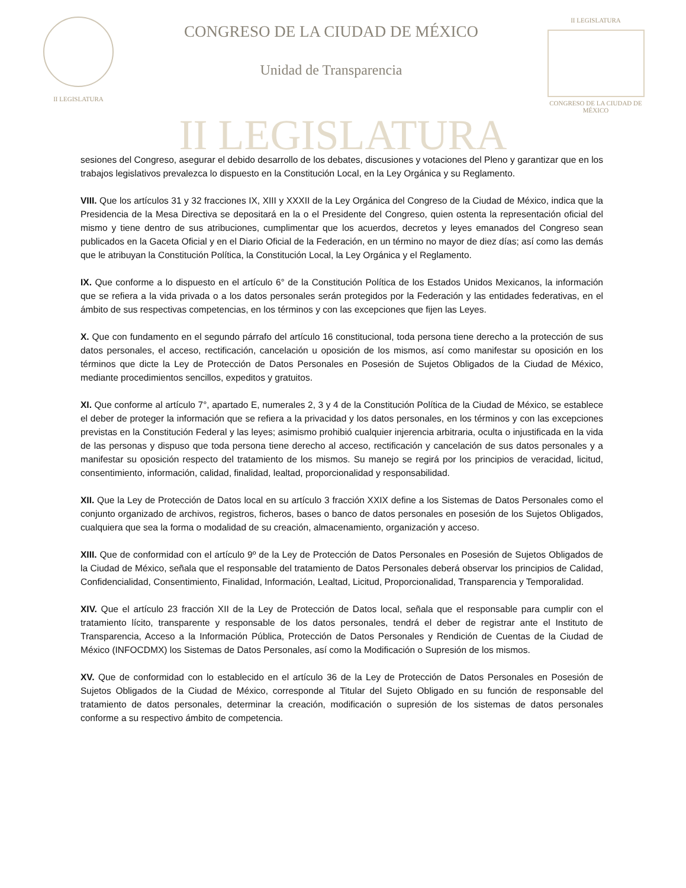II LEGISLATURA
CONGRESO DE LA CIUDAD DE MÉXICO
Unidad de Transparencia
II LEGISLATURA
CONGRESO DE LA CIUDAD DE MÉXICO
II LEGISLATURA
sesiones del Congreso, asegurar el debido desarrollo de los debates, discusiones y votaciones del Pleno y garantizar que en los trabajos legislativos prevalezca lo dispuesto en la Constitución Local, en la Ley Orgánica y su Reglamento.
VIII. Que los artículos 31 y 32 fracciones IX, XIII y XXXII de la Ley Orgánica del Congreso de la Ciudad de México, indica que la Presidencia de la Mesa Directiva se depositará en la o el Presidente del Congreso, quien ostenta la representación oficial del mismo y tiene dentro de sus atribuciones, cumplimentar que los acuerdos, decretos y leyes emanados del Congreso sean publicados en la Gaceta Oficial y en el Diario Oficial de la Federación, en un término no mayor de diez días; así como las demás que le atribuyan la Constitución Política, la Constitución Local, la Ley Orgánica y el Reglamento.
IX. Que conforme a lo dispuesto en el artículo 6° de la Constitución Política de los Estados Unidos Mexicanos, la información que se refiera a la vida privada o a los datos personales serán protegidos por la Federación y las entidades federativas, en el ámbito de sus respectivas competencias, en los términos y con las excepciones que fijen las Leyes.
X. Que con fundamento en el segundo párrafo del artículo 16 constitucional, toda persona tiene derecho a la protección de sus datos personales, el acceso, rectificación, cancelación u oposición de los mismos, así como manifestar su oposición en los términos que dicte la Ley de Protección de Datos Personales en Posesión de Sujetos Obligados de la Ciudad de México, mediante procedimientos sencillos, expeditos y gratuitos.
XI. Que conforme al artículo 7°, apartado E, numerales 2, 3 y 4 de la Constitución Política de la Ciudad de México, se establece el deber de proteger la información que se refiera a la privacidad y los datos personales, en los términos y con las excepciones previstas en la Constitución Federal y las leyes; asimismo prohibió cualquier injerencia arbitraria, oculta o injustificada en la vida de las personas y dispuso que toda persona tiene derecho al acceso, rectificación y cancelación de sus datos personales y a manifestar su oposición respecto del tratamiento de los mismos. Su manejo se regirá por los principios de veracidad, licitud, consentimiento, información, calidad, finalidad, lealtad, proporcionalidad y responsabilidad.
XII. Que la Ley de Protección de Datos local en su artículo 3 fracción XXIX define a los Sistemas de Datos Personales como el conjunto organizado de archivos, registros, ficheros, bases o banco de datos personales en posesión de los Sujetos Obligados, cualquiera que sea la forma o modalidad de su creación, almacenamiento, organización y acceso.
XIII. Que de conformidad con el artículo 9º de la Ley de Protección de Datos Personales en Posesión de Sujetos Obligados de la Ciudad de México, señala que el responsable del tratamiento de Datos Personales deberá observar los principios de Calidad, Confidencialidad, Consentimiento, Finalidad, Información, Lealtad, Licitud, Proporcionalidad, Transparencia y Temporalidad.
XIV. Que el artículo 23 fracción XII de la Ley de Protección de Datos local, señala que el responsable para cumplir con el tratamiento lícito, transparente y responsable de los datos personales, tendrá el deber de registrar ante el Instituto de Transparencia, Acceso a la Información Pública, Protección de Datos Personales y Rendición de Cuentas de la Ciudad de México (INFOCDMX) los Sistemas de Datos Personales, así como la Modificación o Supresión de los mismos.
XV. Que de conformidad con lo establecido en el artículo 36 de la Ley de Protección de Datos Personales en Posesión de Sujetos Obligados de la Ciudad de México, corresponde al Titular del Sujeto Obligado en su función de responsable del tratamiento de datos personales, determinar la creación, modificación o supresión de los sistemas de datos personales conforme a su respectivo ámbito de competencia.